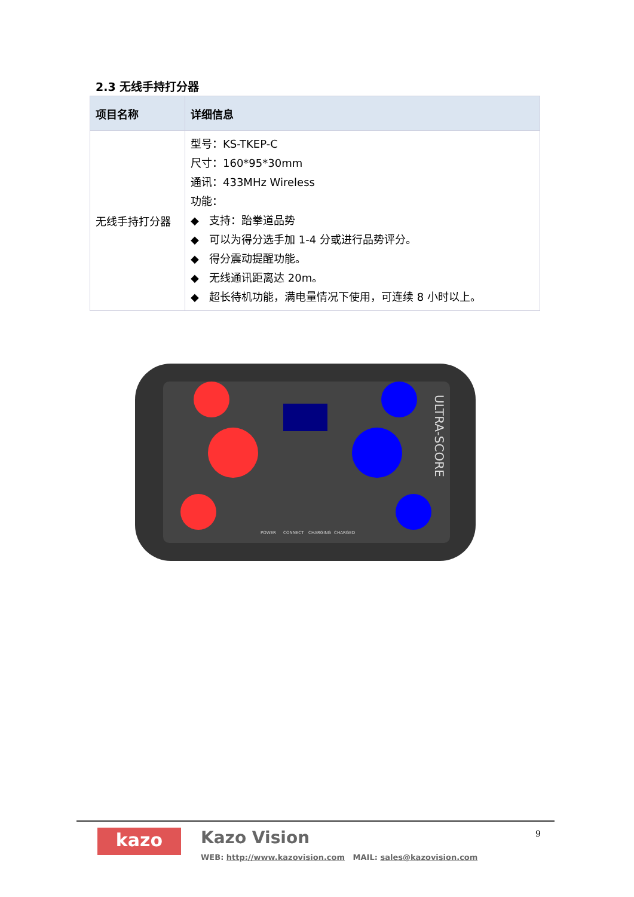2.3 无线手持打分器
| 项目名称 | 详细信息 |
| --- | --- |
| 无线手持打分器 | 型号：KS-TKEP-C 尺寸：160*95*30mm 通讯：433MHz Wireless 功能： ◆ 支持：跆拳道品势 ◆ 可以为得分选手加 1-4 分或进行品势评分。 ◆ 得分震动提醒功能。 ◆ 无线通讯距离达 20m。 ◆ 超长待机功能，满电量情况下使用，可连续 8 小时以上。 |
ULTRA-SCORE
POWER
CONNECT
CHARGING
CHARGED
kazo Kazo Vision
WEB: http://www.kazovision.com MAIL: sales@kazovision.com
9